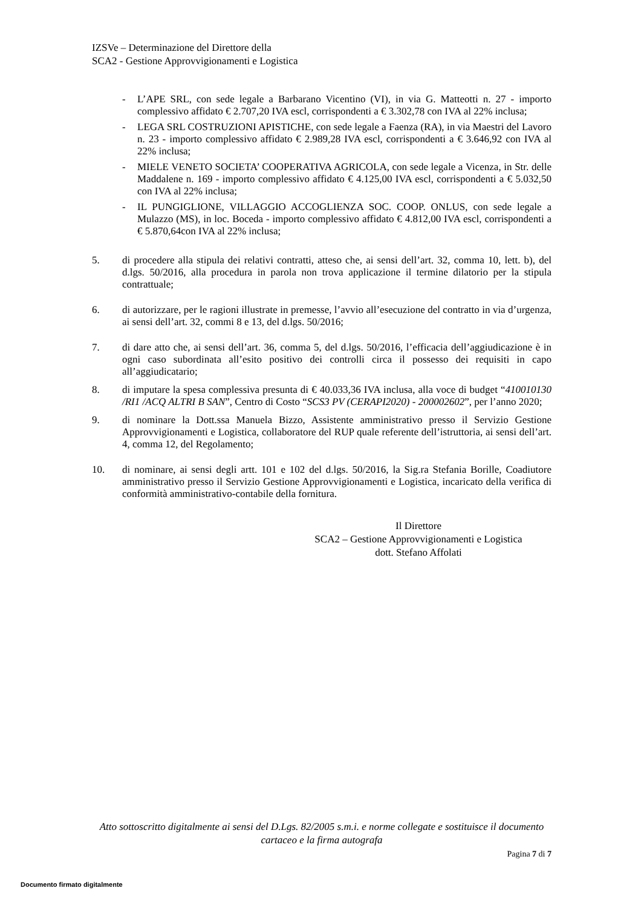IZSVe – Determinazione del Direttore della
SCA2 - Gestione Approvvigionamenti e Logistica
- L’APE SRL, con sede legale a Barbarano Vicentino (VI), in via G. Matteotti n. 27 - importo complessivo affidato € 2.707,20 IVA escl, corrispondenti a € 3.302,78 con IVA al 22% inclusa;
- LEGA SRL COSTRUZIONI APISTICHE, con sede legale a Faenza (RA), in via Maestri del Lavoro n. 23 - importo complessivo affidato € 2.989,28 IVA escl, corrispondenti a € 3.646,92 con IVA al 22% inclusa;
- MIELE VENETO SOCIETA’ COOPERATIVA AGRICOLA, con sede legale a Vicenza, in Str. delle Maddalene n. 169 - importo complessivo affidato € 4.125,00 IVA escl, corrispondenti a € 5.032,50 con IVA al 22% inclusa;
- IL PUNGIGLIONE, VILLAGGIO ACCOGLIENZA SOC. COOP. ONLUS, con sede legale a Mulazzo (MS), in loc. Boceda - importo complessivo affidato € 4.812,00 IVA escl, corrispondenti a € 5.870,64con IVA al 22% inclusa;
5. di procedere alla stipula dei relativi contratti, atteso che, ai sensi dell’art. 32, comma 10, lett. b), del d.lgs. 50/2016, alla procedura in parola non trova applicazione il termine dilatorio per la stipula contrattuale;
6. di autorizzare, per le ragioni illustrate in premesse, l’avvio all’esecuzione del contratto in via d’urgenza, ai sensi dell’art. 32, commi 8 e 13, del d.lgs. 50/2016;
7. di dare atto che, ai sensi dell’art. 36, comma 5, del d.lgs. 50/2016, l’efficacia dell’aggiudicazione è in ogni caso subordinata all’esito positivo dei controlli circa il possesso dei requisiti in capo all’aggiudicatario;
8. di imputare la spesa complessiva presunta di € 40.033,36 IVA inclusa, alla voce di budget “410010130 /RI1 /ACQ ALTRI B SAN”, Centro di Costo “SCS3 PV (CERAPI2020) - 200002602”, per l’anno 2020;
9. di nominare la Dott.ssa Manuela Bizzo, Assistente amministrativo presso il Servizio Gestione Approvvigionamenti e Logistica, collaboratore del RUP quale referente dell’istruttoria, ai sensi dell’art. 4, comma 12, del Regolamento;
10. di nominare, ai sensi degli artt. 101 e 102 del d.lgs. 50/2016, la Sig.ra Stefania Borille, Coadiutore amministrativo presso il Servizio Gestione Approvvigionamenti e Logistica, incaricato della verifica di conformità amministrativo-contabile della fornitura.
Il Direttore
SCA2 – Gestione Approvvigionamenti e Logistica
dott. Stefano Affolati
Atto sottoscritto digitalmente ai sensi del D.Lgs. 82/2005 s.m.i. e norme collegate e sostituisce il documento cartaceo e la firma autografa
Pagina 7 di 7
Documento firmato digitalmente